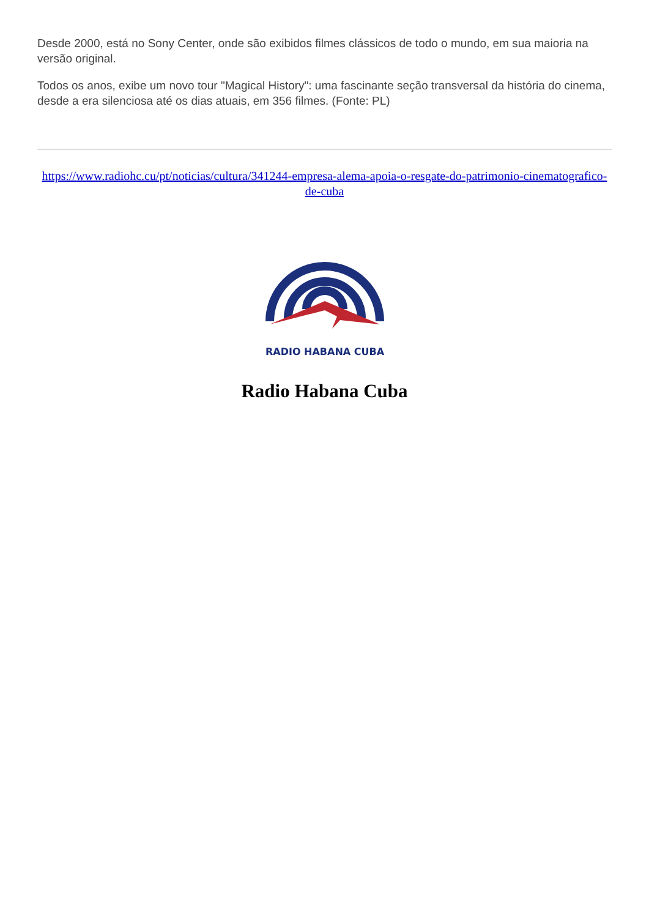Desde 2000, está no Sony Center, onde são exibidos filmes clássicos de todo o mundo, em sua maioria na versão original.
Todos os anos, exibe um novo tour "Magical History": uma fascinante seção transversal da história do cinema, desde a era silenciosa até os dias atuais, em 356 filmes. (Fonte: PL)
https://www.radiohc.cu/pt/noticias/cultura/341244-empresa-alema-apoia-o-resgate-do-patrimonio-cinematografico-de-cuba
RADIO HABANA CUBA
Radio Habana Cuba